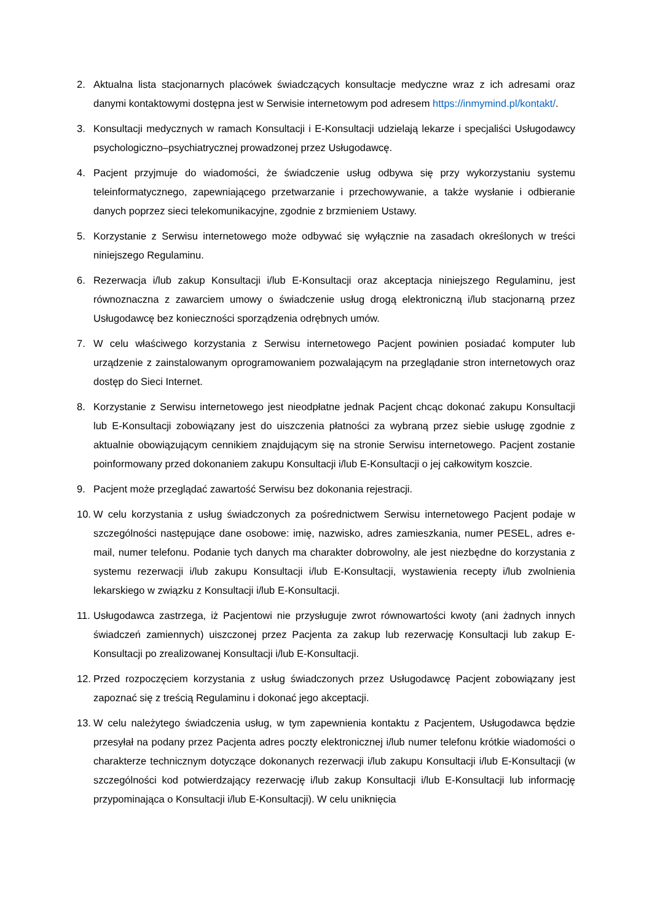2. Aktualna lista stacjonarnych placówek świadczących konsultacje medyczne wraz z ich adresami oraz danymi kontaktowymi dostępna jest w Serwisie internetowym pod adresem https://inmymind.pl/kontakt/.
3. Konsultacji medycznych w ramach Konsultacji i E-Konsultacji udzielają lekarze i specjaliści Usługodawcy psychologiczno–psychiatrycznej prowadzonej przez Usługodawcę.
4. Pacjent przyjmuje do wiadomości, że świadczenie usług odbywa się przy wykorzystaniu systemu teleinformatycznego, zapewniającego przetwarzanie i przechowywanie, a także wysłanie i odbieranie danych poprzez sieci telekomunikacyjne, zgodnie z brzmieniem Ustawy.
5. Korzystanie z Serwisu internetowego może odbywać się wyłącznie na zasadach określonych w treści niniejszego Regulaminu.
6. Rezerwacja i/lub zakup Konsultacji i/lub E-Konsultacji oraz akceptacja niniejszego Regulaminu, jest równoznaczna z zawarciem umowy o świadczenie usług drogą elektroniczną i/lub stacjonarną przez Usługodawcę bez konieczności sporządzenia odrębnych umów.
7. W celu właściwego korzystania z Serwisu internetowego Pacjent powinien posiadać komputer lub urządzenie z zainstalowanym oprogramowaniem pozwalającym na przeglądanie stron internetowych oraz dostęp do Sieci Internet.
8. Korzystanie z Serwisu internetowego jest nieodpłatne jednak Pacjent chcąc dokonać zakupu Konsultacji lub E-Konsultacji zobowiązany jest do uiszczenia płatności za wybraną przez siebie usługę zgodnie z aktualnie obowiązującym cennikiem znajdującym się na stronie Serwisu internetowego. Pacjent zostanie poinformowany przed dokonaniem zakupu Konsultacji i/lub E-Konsultacji o jej całkowitym koszcie.
9. Pacjent może przeglądać zawartość Serwisu bez dokonania rejestracji.
10. W celu korzystania z usług świadczonych za pośrednictwem Serwisu internetowego Pacjent podaje w szczególności następujące dane osobowe: imię, nazwisko, adres zamieszkania, numer PESEL, adres e-mail, numer telefonu. Podanie tych danych ma charakter dobrowolny, ale jest niezbędne do korzystania z systemu rezerwacji i/lub zakupu Konsultacji i/lub E-Konsultacji, wystawienia recepty i/lub zwolnienia lekarskiego w związku z Konsultacji i/lub E-Konsultacji.
11. Usługodawca zastrzega, iż Pacjentowi nie przysługuje zwrot równowartości kwoty (ani żadnych innych świadczeń zamiennych) uiszczonej przez Pacjenta za zakup lub rezerwację Konsultacji lub zakup E-Konsultacji po zrealizowanej Konsultacji i/lub E-Konsultacji.
12. Przed rozpoczęciem korzystania z usług świadczonych przez Usługodawcę Pacjent zobowiązany jest zapoznać się z treścią Regulaminu i dokonać jego akceptacji.
13. W celu należytego świadczenia usług, w tym zapewnienia kontaktu z Pacjentem, Usługodawca będzie przesyłał na podany przez Pacjenta adres poczty elektronicznej i/lub numer telefonu krótkie wiadomości o charakterze technicznym dotyczące dokonanych rezerwacji i/lub zakupu Konsultacji i/lub E-Konsultacji (w szczególności kod potwierdzający rezerwację i/lub zakup Konsultacji i/lub E-Konsultacji lub informację przypominająca o Konsultacji i/lub E-Konsultacji). W celu uniknięcia